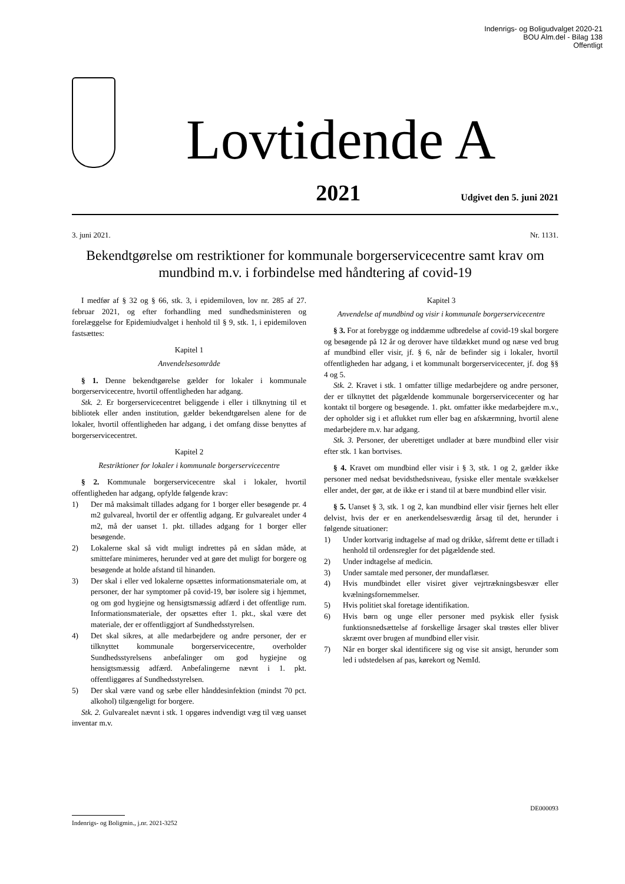Indenrigs- og Boligudvalget 2020-21
BOU Alm.del - Bilag 138
Offentligt
Lovtidende A
2021 Udgivet den 5. juni 2021
3. juni 2021. Nr. 1131.
Bekendtgørelse om restriktioner for kommunale borgerservicecentre samt krav om mundbind m.v. i forbindelse med håndtering af covid-19
I medfør af § 32 og § 66, stk. 3, i epidemiloven, lov nr. 285 af 27. februar 2021, og efter forhandling med sundhedsministeren og forelæggelse for Epidemiudvalget i henhold til § 9, stk. 1, i epidemiloven fastsættes:
Kapitel 1
Anvendelsesområde
§ 1. Denne bekendtgørelse gælder for lokaler i kommunale borgerservicecentre, hvortil offentligheden har adgang.
Stk. 2. Er borgerservicecentret beliggende i eller i tilknytning til et bibliotek eller anden institution, gælder bekendtgørelsen alene for de lokaler, hvortil offentligheden har adgang, i det omfang disse benyttes af borgerservicecentret.
Kapitel 2
Restriktioner for lokaler i kommunale borgerservicecentre
§ 2. Kommunale borgerservicecentre skal i lokaler, hvortil offentligheden har adgang, opfylde følgende krav:
1) Der må maksimalt tillades adgang for 1 borger eller besøgende pr. 4 m2 gulvareal, hvortil der er offentlig adgang. Er gulvarealet under 4 m2, må der uanset 1. pkt. tillades adgang for 1 borger eller besøgende.
2) Lokalerne skal så vidt muligt indrettes på en sådan måde, at smittefare minimeres, herunder ved at gøre det muligt for borgere og besøgende at holde afstand til hinanden.
3) Der skal i eller ved lokalerne opsættes informationsmateriale om, at personer, der har symptomer på covid-19, bør isolere sig i hjemmet, og om god hygiejne og hensigtsmæssig adfærd i det offentlige rum. Informationsmateriale, der opsættes efter 1. pkt., skal være det materiale, der er offentliggjort af Sundhedsstyrelsen.
4) Det skal sikres, at alle medarbejdere og andre personer, der er tilknyttet kommunale borgerservicecentre, overholder Sundhedsstyrelsens anbefalinger om god hygiejne og hensigtsmæssig adfærd. Anbefalingerne nævnt i 1. pkt. offentliggøres af Sundhedsstyrelsen.
5) Der skal være vand og sæbe eller hånddesinfektion (mindst 70 pct. alkohol) tilgængeligt for borgere.
Stk. 2. Gulvarealet nævnt i stk. 1 opgøres indvendigt væg til væg uanset inventar m.v.
Kapitel 3
Anvendelse af mundbind og visir i kommunale borgerservicecentre
§ 3. For at forebygge og inddæmme udbredelse af covid-19 skal borgere og besøgende på 12 år og derover have tildækket mund og næse ved brug af mundbind eller visir, jf. § 6, når de befinder sig i lokaler, hvortil offentligheden har adgang, i et kommunalt borgerservicecenter, jf. dog §§ 4 og 5.
Stk. 2. Kravet i stk. 1 omfatter tillige medarbejdere og andre personer, der er tilknyttet det pågældende kommunale borgerservicecenter og har kontakt til borgere og besøgende. 1. pkt. omfatter ikke medarbejdere m.v., der opholder sig i et aflukket rum eller bag en afskærmning, hvortil alene medarbejdere m.v. har adgang.
Stk. 3. Personer, der uberettiget undlader at bære mundbind eller visir efter stk. 1 kan bortvises.
§ 4. Kravet om mundbind eller visir i § 3, stk. 1 og 2, gælder ikke personer med nedsat bevidsthedsniveau, fysiske eller mentale svækkelser eller andet, der gør, at de ikke er i stand til at bære mundbind eller visir.
§ 5. Uanset § 3, stk. 1 og 2, kan mundbind eller visir fjernes helt eller delvist, hvis der er en anerkendelsesværdig årsag til det, herunder i følgende situationer:
1) Under kortvarig indtagelse af mad og drikke, såfremt dette er tilladt i henhold til ordensregler for det pågældende sted.
2) Under indtagelse af medicin.
3) Under samtale med personer, der mundaflæser.
4) Hvis mundbindet eller visiret giver vejrtrækningsbesvær eller kvælningsfornemmelser.
5) Hvis politiet skal foretage identifikation.
6) Hvis børn og unge eller personer med psykisk eller fysisk funktionsnedsættelse af forskellige årsager skal trøstes eller bliver skræmt over brugen af mundbind eller visir.
7) Når en borger skal identificere sig og vise sit ansigt, herunder som led i udstedelsen af pas, kørekort og NemId.
DE000093
Indenrigs- og Boligmin., j.nr. 2021-3252